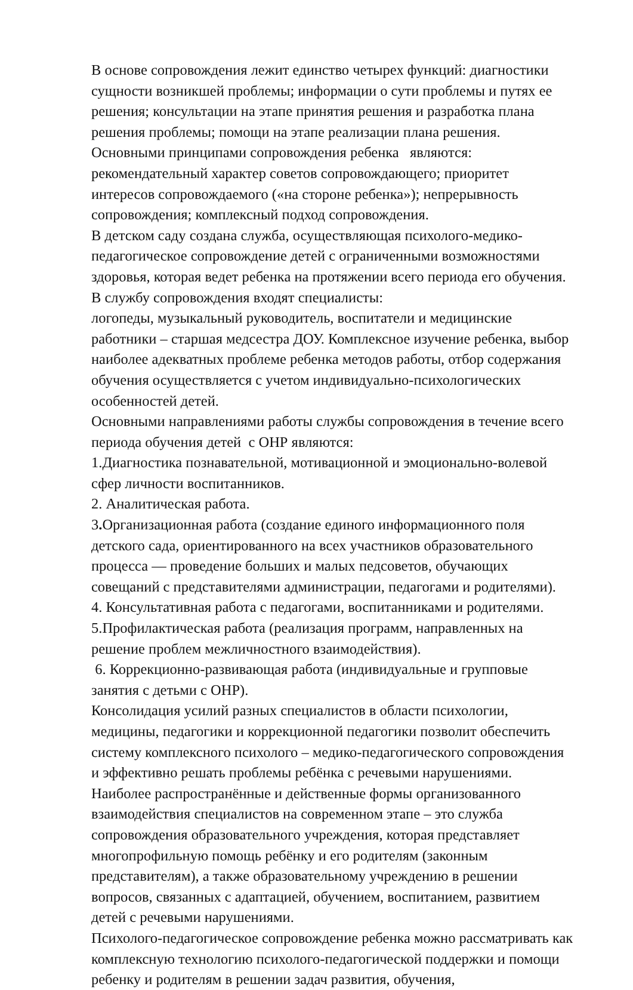В основе сопровождения лежит единство четырех функций: диагностики сущности возникшей проблемы; информации о сути проблемы и путях ее решения; консультации на этапе принятия решения и разработка плана решения проблемы; помощи на этапе реализации плана решения.
Основными принципами сопровождения ребенка являются: рекомендательный характер советов сопровождающего; приоритет интересов сопровождаемого («на стороне ребенка»); непрерывность сопровождения; комплексный подход сопровождения.
В детском саду создана служба, осуществляющая психолого-медико-педагогическое сопровождение детей с ограниченными возможностями здоровья, которая ведет ребенка на протяжении всего периода его обучения. В службу сопровождения входят специалисты:
логопеды, музыкальный руководитель, воспитатели и медицинские работники – старшая медсестра ДОУ. Комплексное изучение ребенка, выбор наиболее адекватных проблеме ребенка методов работы, отбор содержания обучения осуществляется с учетом индивидуально-психологических особенностей детей.
Основными направлениями работы службы сопровождения в течение всего периода обучения детей с ОНР являются:
1.Диагностика познавательной, мотивационной и эмоционально-волевой сфер личности воспитанников.
2. Аналитическая работа.
3. Организационная работа (создание единого информационного поля детского сада, ориентированного на всех участников образовательного процесса — проведение больших и малых педсоветов, обучающих совещаний с представителями администрации, педагогами и родителями).
4. Консультативная работа с педагогами, воспитанниками и родителями.
5.Профилактическая работа (реализация программ, направленных на решение проблем межличностного взаимодействия).
6. Коррекционно-развивающая работа (индивидуальные и групповые занятия с детьми с ОНР).
Консолидация усилий разных специалистов в области психологии, медицины, педагогики и коррекционной педагогики позволит обеспечить систему комплексного психолого – медико-педагогического сопровождения и эффективно решать проблемы ребёнка с речевыми нарушениями. Наиболее распространённые и действенные формы организованного взаимодействия специалистов на современном этапе – это служба сопровождения образовательного учреждения, которая представляет многопрофильную помощь ребёнку и его родителям (законным представителям), а также образовательному учреждению в решении вопросов, связанных с адаптацией, обучением, воспитанием, развитием детей с речевыми нарушениями.
Психолого-педагогическое сопровождение ребенка можно рассматривать как комплексную технологию психолого-педагогической поддержки и помощи ребенку и родителям в решении задач развития, обучения,